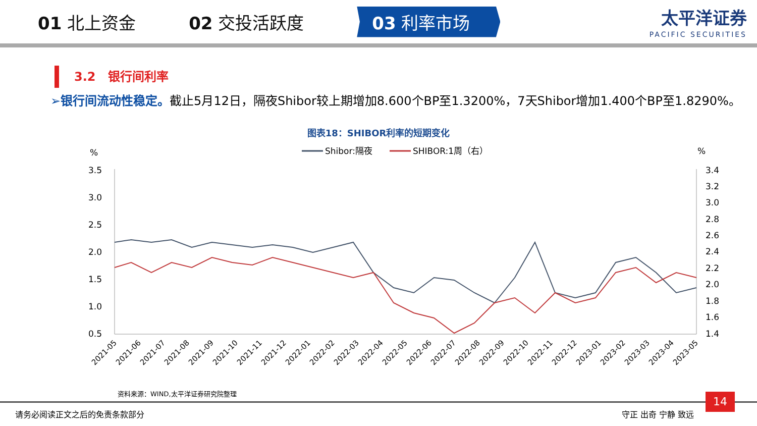01 北上资金 02 交投活跃度
03 利率市场
太平洋证券
PACIFIC SECURITIES
3.2　银行间利率
➢银行间流动性稳定。截止5月12日，隔夜Shibor较上期增加8.600个BP至1.3200%，7天Shibor增加1.400个BP至1.8290%。
图表18：SHIBOR利率的短期变化
%
%
Shibor:隔夜
SHIBOR:1周（右）
3.5
3.0
2.5
2.0
1.5
1.0
0.5
3.4
3.2
3.0
2.8
2.6
2.4
2.2
2.0
1.8
1.6
1.4
2021-05
2021-06
2021-07
2021-08
2021-09
2021-10
2021-11
2021-12
2022-01
2022-02
2022-03
2022-04
2022-05
2022-06
2022-07
2022-08
2022-09
2022-10
2022-11
2022-12
2023-01
2023-02
2023-03
2023-04
2023-05
资料来源：WIND,太平洋证券研究院整理
请务必阅读正文之后的免责条款部分 守正 出奇 宁静 致远
14